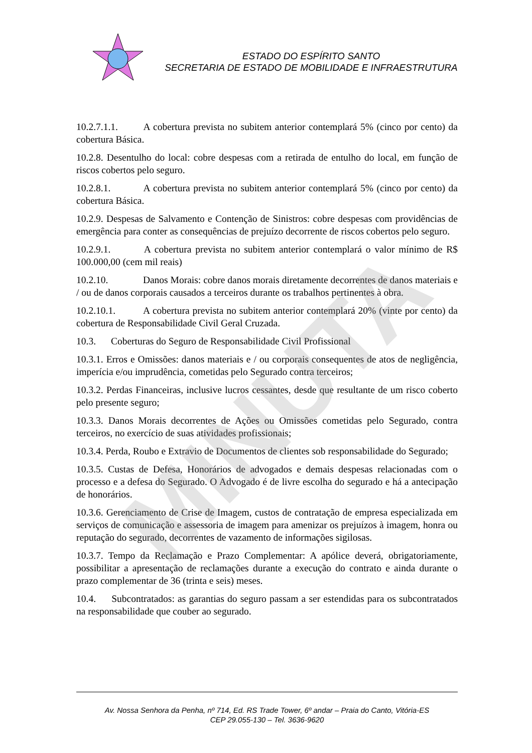ESTADO DO ESPÍRITO SANTO
SECRETARIA DE ESTADO DE MOBILIDADE E INFRAESTRUTURA
10.2.7.1.1. A cobertura prevista no subitem anterior contemplará 5% (cinco por cento) da cobertura Básica.
10.2.8. Desentulho do local: cobre despesas com a retirada de entulho do local, em função de riscos cobertos pelo seguro.
10.2.8.1. A cobertura prevista no subitem anterior contemplará 5% (cinco por cento) da cobertura Básica.
10.2.9. Despesas de Salvamento e Contenção de Sinistros: cobre despesas com providências de emergência para conter as consequências de prejuízo decorrente de riscos cobertos pelo seguro.
10.2.9.1. A cobertura prevista no subitem anterior contemplará o valor mínimo de R$ 100.000,00 (cem mil reais)
10.2.10. Danos Morais: cobre danos morais diretamente decorrentes de danos materiais e / ou de danos corporais causados a terceiros durante os trabalhos pertinentes à obra.
10.2.10.1. A cobertura prevista no subitem anterior contemplará 20% (vinte por cento) da cobertura de Responsabilidade Civil Geral Cruzada.
10.3. Coberturas do Seguro de Responsabilidade Civil Profissional
10.3.1. Erros e Omissões: danos materiais e / ou corporais consequentes de atos de negligência, imperícia e/ou imprudência, cometidas pelo Segurado contra terceiros;
10.3.2. Perdas Financeiras, inclusive lucros cessantes, desde que resultante de um risco coberto pelo presente seguro;
10.3.3. Danos Morais decorrentes de Ações ou Omissões cometidas pelo Segurado, contra terceiros, no exercício de suas atividades profissionais;
10.3.4. Perda, Roubo e Extravio de Documentos de clientes sob responsabilidade do Segurado;
10.3.5. Custas de Defesa, Honorários de advogados e demais despesas relacionadas com o processo e a defesa do Segurado. O Advogado é de livre escolha do segurado e há a antecipação de honorários.
10.3.6. Gerenciamento de Crise de Imagem, custos de contratação de empresa especializada em serviços de comunicação e assessoria de imagem para amenizar os prejuízos à imagem, honra ou reputação do segurado, decorrentes de vazamento de informações sigilosas.
10.3.7. Tempo da Reclamação e Prazo Complementar: A apólice deverá, obrigatoriamente, possibilitar a apresentação de reclamações durante a execução do contrato e ainda durante o prazo complementar de 36 (trinta e seis) meses.
10.4. Subcontratados: as garantias do seguro passam a ser estendidas para os subcontratados na responsabilidade que couber ao segurado.
MINUTA
Av. Nossa Senhora da Penha, nº 714, Ed. RS Trade Tower, 6º andar – Praia do Canto, Vitória-ES
CEP 29.055-130 – Tel. 3636-9620